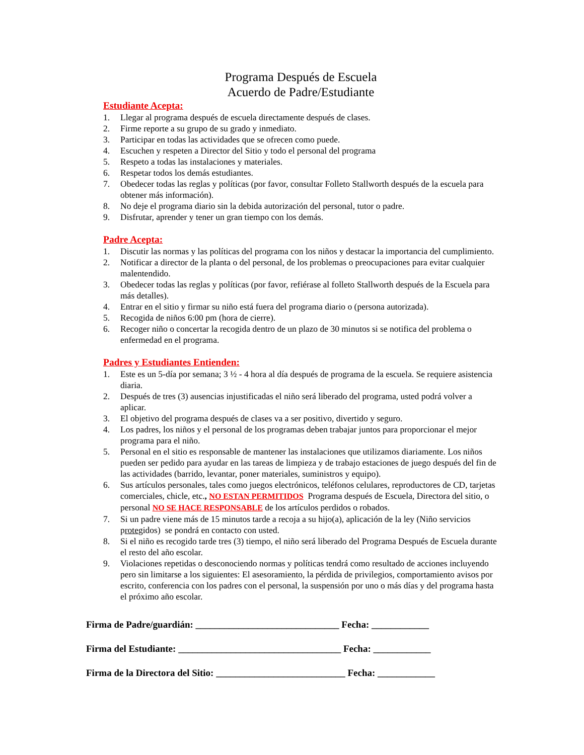Programa Después de Escuela
Acuerdo de Padre/Estudiante
Estudiante Acepta:
1. Llegar al programa después de escuela directamente después de clases.
2. Firme reporte a su grupo de su grado y inmediato.
3. Participar en todas las actividades que se ofrecen como puede.
4. Escuchen y respeten a Director del Sitio y todo el personal del programa
5. Respeto a todas las instalaciones y materiales.
6. Respetar todos los demás estudiantes.
7. Obedecer todas las reglas y políticas (por favor, consultar Folleto Stallworth después de la escuela para obtener más información).
8. No deje el programa diario sin la debida autorización del personal, tutor o padre.
9. Disfrutar, aprender y tener un gran tiempo con los demás.
Padre Acepta:
1. Discutir las normas y las políticas del programa con los niños y destacar la importancia del cumplimiento.
2. Notificar a director de la planta o del personal, de los problemas o preocupaciones para evitar cualquier malentendido.
3. Obedecer todas las reglas y políticas (por favor, refiérase al folleto Stallworth después de la Escuela para más detalles).
4. Entrar en el sitio y firmar su niño está fuera del programa diario o (persona autorizada).
5. Recogida de niños 6:00 pm (hora de cierre).
6. Recoger niño o concertar la recogida dentro de un plazo de 30 minutos si se notifica del problema o enfermedad en el programa.
Padres y Estudiantes Entienden:
1. Este es un 5-día por semana; 3 ½ - 4 hora al día después de programa de la escuela. Se requiere asistencia diaria.
2. Después de tres (3) ausencias injustificadas el niño será liberado del programa, usted podrá volver a aplicar.
3. El objetivo del programa después de clases va a ser positivo, divertido y seguro.
4. Los padres, los niños y el personal de los programas deben trabajar juntos para proporcionar el mejor programa para el niño.
5. Personal en el sitio es responsable de mantener las instalaciones que utilizamos diariamente. Los niños pueden ser pedido para ayudar en las tareas de limpieza y de trabajo estaciones de juego después del fin de las actividades (barrido, levantar, poner materiales, suministros y equipo).
6. Sus artículos personales, tales como juegos electrónicos, teléfonos celulares, reproductores de CD, tarjetas comerciales, chicle, etc., NO ESTAN PERMITIDOS Programa después de Escuela, Directora del sitio, o personal NO SE HACE RESPONSABLE de los artículos perdidos o robados.
7. Si un padre viene más de 15 minutos tarde a recoja a su hijo(a), aplicación de la ley (Niño servicios protegidos) se pondrá en contacto con usted.
8. Si el niño es recogido tarde tres (3) tiempo, el niño será liberado del Programa Después de Escuela durante el resto del año escolar.
9. Violaciones repetidas o desconociendo normas y políticas tendrá como resultado de acciones incluyendo pero sin limitarse a los siguientes: El asesoramiento, la pérdida de privilegios, comportamiento avisos por escrito, conferencia con los padres con el personal, la suspensión por uno o más días y del programa hasta el próximo año escolar.
Firma de Padre/guardián: ______________________________ Fecha: ____________
Firma del Estudiante: __________________________________ Fecha: ____________
Firma de la Directora del Sitio: ___________________________ Fecha: ____________